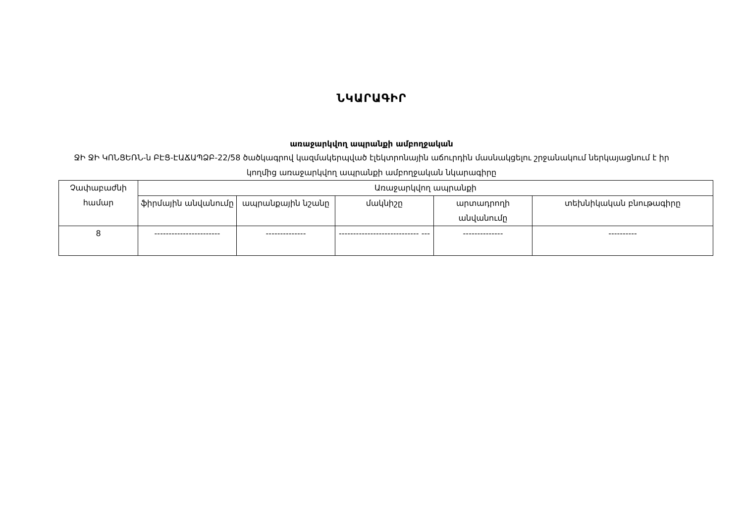ՆԿԱՐԱԳԻՐ
առաջարկվող ապրանքի ամբողջական
ՋԻ ՋԻ ԿՈՆՑԵՌՆ-ն ԲԷՑ-ԷԱՃԱՊՁԲ-22/58 ծածկագրով կազմակերպված էլեկտրոնային աճուրդին մասնակցելու շրջանակում ներկայացնում է իր կողմից առաջարկվող ապրանքի ամբողջական նկարագիրը
| Չափաբաժնի համար | Առաջարկվող ապրանքի | | | | |
| --- | --- | --- | --- | --- | --- |
| | ֆիրմային անվանումը | ապրանքային նշանը | մակնիշը | արտադրողի անվանումը | տեխնիկական բնութագիրը |
| 8 | ----------------------- | -------------- | ---------------------------- --- | -------------- | ---------- |